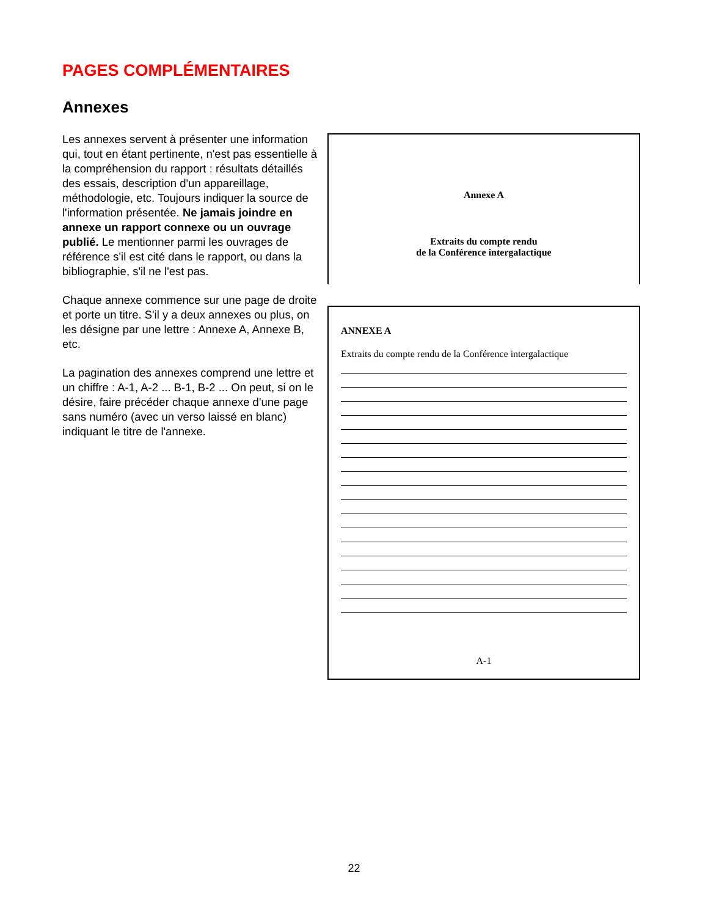PAGES COMPLÉMENTAIRES
Annexes
Les annexes servent à présenter une information qui, tout en étant pertinente, n'est pas essentielle à la compréhension du rapport : résultats détaillés des essais, description d'un appareillage, méthodologie, etc. Toujours indiquer la source de l'information présentée. Ne jamais joindre en annexe un rapport connexe ou un ouvrage publié. Le mentionner parmi les ouvrages de référence s'il est cité dans le rapport, ou dans la bibliographie, s'il ne l'est pas.
Chaque annexe commence sur une page de droite et porte un titre. S'il y a deux annexes ou plus, on les désigne par une lettre : Annexe A, Annexe B, etc.
La pagination des annexes comprend une lettre et un chiffre : A-1, A-2 ... B-1, B-2 ... On peut, si on le désire, faire précéder chaque annexe d'une page sans numéro (avec un verso laissé en blanc) indiquant le titre de l'annexe.
Annexe A
Extraits du compte rendu
de la Conférence intergalactique
ANNEXE A
Extraits du compte rendu de la Conférence intergalactique
A-1
22